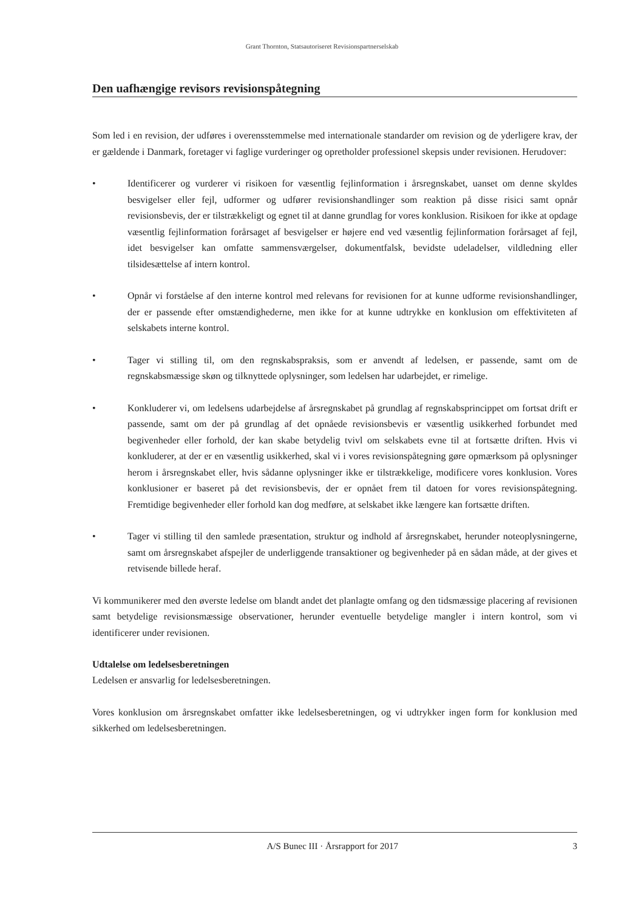Grant Thornton, Statsautoriseret Revisionspartnerselskab
Den uafhængige revisors revisionspåtegning
Som led i en revision, der udføres i overensstemmelse med internationale standarder om revision og de yderligere krav, der er gældende i Danmark, foretager vi faglige vurderinger og opretholder professionel skepsis under revisionen. Herudover:
• Identificerer og vurderer vi risikoen for væsentlig fejlinformation i årsregnskabet, uanset om denne skyldes besvigelser eller fejl, udformer og udfører revisionshandlinger som reaktion på disse risici samt opnår revisionsbevis, der er tilstrækkeligt og egnet til at danne grundlag for vores konklusion. Risikoen for ikke at opdage væsentlig fejlinformation forårsaget af besvigelser er højere end ved væsentlig fejlinformation forårsaget af fejl, idet besvigelser kan omfatte sammensværgelser, dokumentfalsk, bevidste udeladelser, vildledning eller tilsidesættelse af intern kontrol.
• Opnår vi forståelse af den interne kontrol med relevans for revisionen for at kunne udforme revisionshandlinger, der er passende efter omstændighederne, men ikke for at kunne udtrykke en konklusion om effektiviteten af selskabets interne kontrol.
• Tager vi stilling til, om den regnskabspraksis, som er anvendt af ledelsen, er passende, samt om de regnskabsmæssige skøn og tilknyttede oplysninger, som ledelsen har udarbejdet, er rimelige.
• Konkluderer vi, om ledelsens udarbejdelse af årsregnskabet på grundlag af regnskabsprincippet om fortsat drift er passende, samt om der på grundlag af det opnåede revisionsbevis er væsentlig usikkerhed forbundet med begivenheder eller forhold, der kan skabe betydelig tvivl om selskabets evne til at fortsætte driften. Hvis vi konkluderer, at der er en væsentlig usikkerhed, skal vi i vores revisionspåtegning gøre opmærksom på oplysninger herom i årsregnskabet eller, hvis sådanne oplysninger ikke er tilstrækkelige, modificere vores konklusion. Vores konklusioner er baseret på det revisionsbevis, der er opnået frem til datoen for vores revisionspåtegning. Fremtidige begivenheder eller forhold kan dog medføre, at selskabet ikke længere kan fortsætte driften.
• Tager vi stilling til den samlede præsentation, struktur og indhold af årsregnskabet, herunder noteoplysningerne, samt om årsregnskabet afspejler de underliggende transaktioner og begivenheder på en sådan måde, at der gives et retvisende billede heraf.
Vi kommunikerer med den øverste ledelse om blandt andet det planlagte omfang og den tidsmæssige placering af revisionen samt betydelige revisionsmæssige observationer, herunder eventuelle betydelige mangler i intern kontrol, som vi identificerer under revisionen.
Udtalelse om ledelsesberetningen
Ledelsen er ansvarlig for ledelsesberetningen.
Vores konklusion om årsregnskabet omfatter ikke ledelsesberetningen, og vi udtrykker ingen form for konklusion med sikkerhed om ledelsesberetningen.
A/S Bunec III · Årsrapport for 2017 3